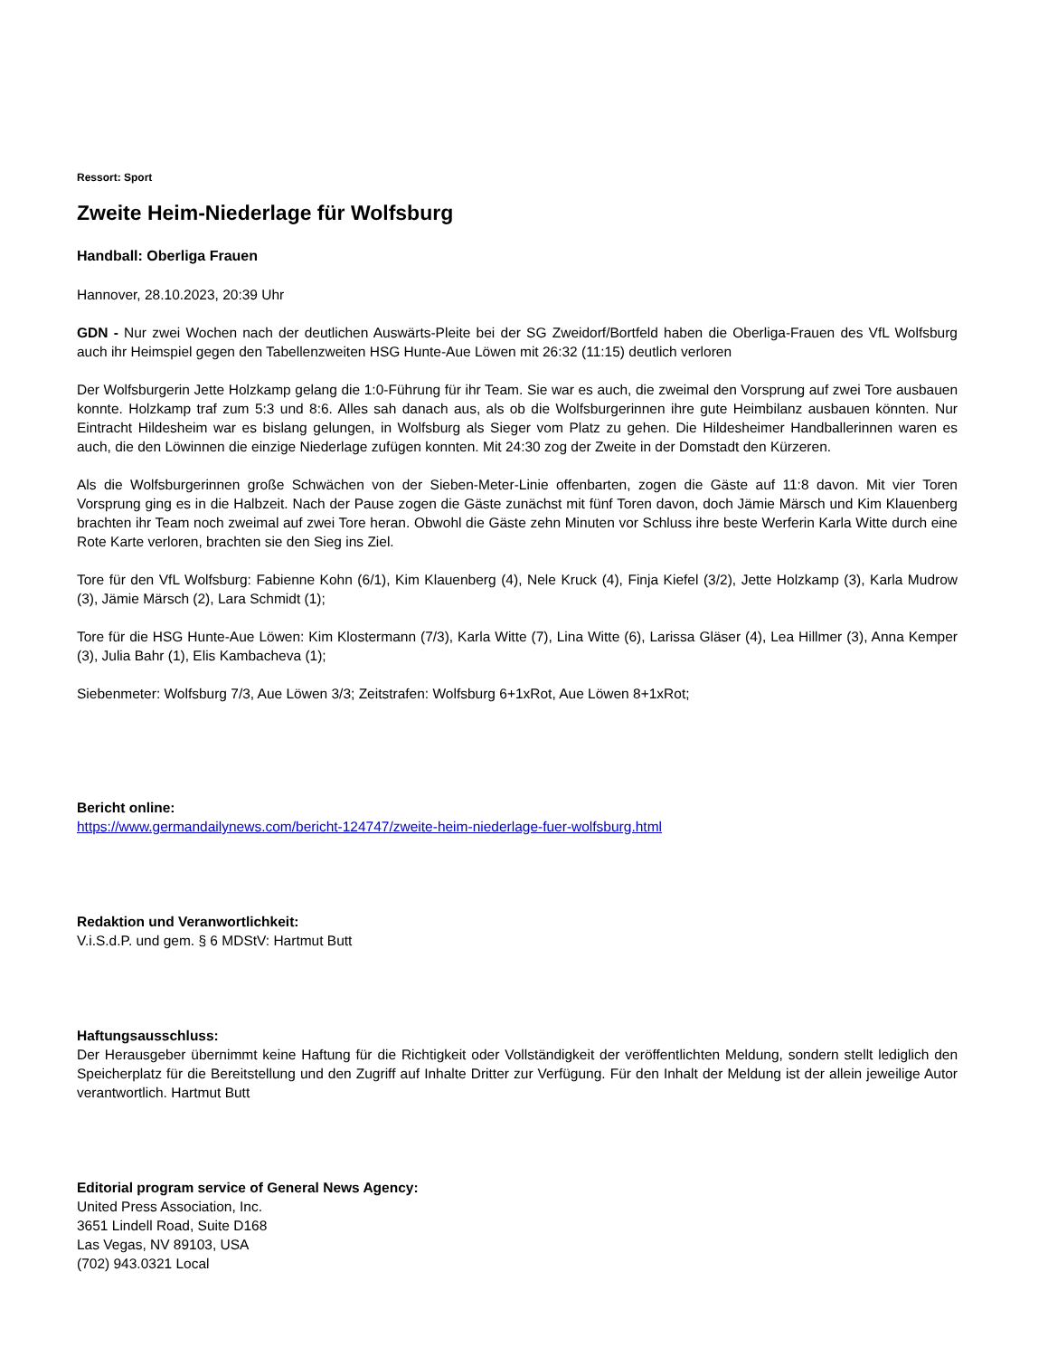Ressort: Sport
Zweite Heim-Niederlage für Wolfsburg
Handball: Oberliga Frauen
Hannover, 28.10.2023, 20:39 Uhr
GDN - Nur zwei Wochen nach der deutlichen Auswärts-Pleite bei der SG Zweidorf/Bortfeld haben die Oberliga-Frauen des VfL Wolfsburg auch ihr Heimspiel gegen den Tabellenzweiten HSG Hunte-Aue Löwen mit 26:32 (11:15) deutlich verloren
Der Wolfsburgerin Jette Holzkamp gelang die 1:0-Führung für ihr Team. Sie war es auch, die zweimal den Vorsprung auf zwei Tore ausbauen konnte. Holzkamp traf zum 5:3 und 8:6. Alles sah danach aus, als ob die Wolfsburgerinnen ihre gute Heimbilanz ausbauen könnten. Nur Eintracht Hildesheim war es bislang gelungen, in Wolfsburg als Sieger vom Platz zu gehen. Die Hildesheimer Handballerinnen waren es auch, die den Löwinnen die einzige Niederlage zufügen konnten. Mit 24:30 zog der Zweite in der Domstadt den Kürzeren.
Als die Wolfsburgerinnen große Schwächen von der Sieben-Meter-Linie offenbarten, zogen die Gäste auf 11:8 davon. Mit vier Toren Vorsprung ging es in die Halbzeit. Nach der Pause zogen die Gäste zunächst mit fünf Toren davon, doch Jämie Märsch und Kim Klauenberg brachten ihr Team noch zweimal auf zwei Tore heran. Obwohl die Gäste zehn Minuten vor Schluss ihre beste Werferin Karla Witte durch eine Rote Karte verloren, brachten sie den Sieg ins Ziel.
Tore für den VfL Wolfsburg: Fabienne Kohn (6/1), Kim Klauenberg (4), Nele Kruck (4), Finja Kiefel (3/2), Jette Holzkamp (3), Karla Mudrow (3), Jämie Märsch (2), Lara Schmidt (1);
Tore für die HSG Hunte-Aue Löwen: Kim Klostermann (7/3), Karla Witte (7), Lina Witte (6), Larissa Gläser (4), Lea Hillmer (3), Anna Kemper (3), Julia Bahr (1), Elis Kambacheva (1);
Siebenmeter: Wolfsburg 7/3, Aue Löwen 3/3; Zeitstrafen: Wolfsburg 6+1xRot, Aue Löwen 8+1xRot;
Bericht online:
https://www.germandailynews.com/bericht-124747/zweite-heim-niederlage-fuer-wolfsburg.html
Redaktion und Veranwortlichkeit:
V.i.S.d.P. und gem. § 6 MDStV: Hartmut Butt
Haftungsausschluss:
Der Herausgeber übernimmt keine Haftung für die Richtigkeit oder Vollständigkeit der veröffentlichten Meldung, sondern stellt lediglich den Speicherplatz für die Bereitstellung und den Zugriff auf Inhalte Dritter zur Verfügung. Für den Inhalt der Meldung ist der allein jeweilige Autor verantwortlich. Hartmut Butt
Editorial program service of General News Agency:
United Press Association, Inc.
3651 Lindell Road, Suite D168
Las Vegas, NV 89103, USA
(702) 943.0321 Local